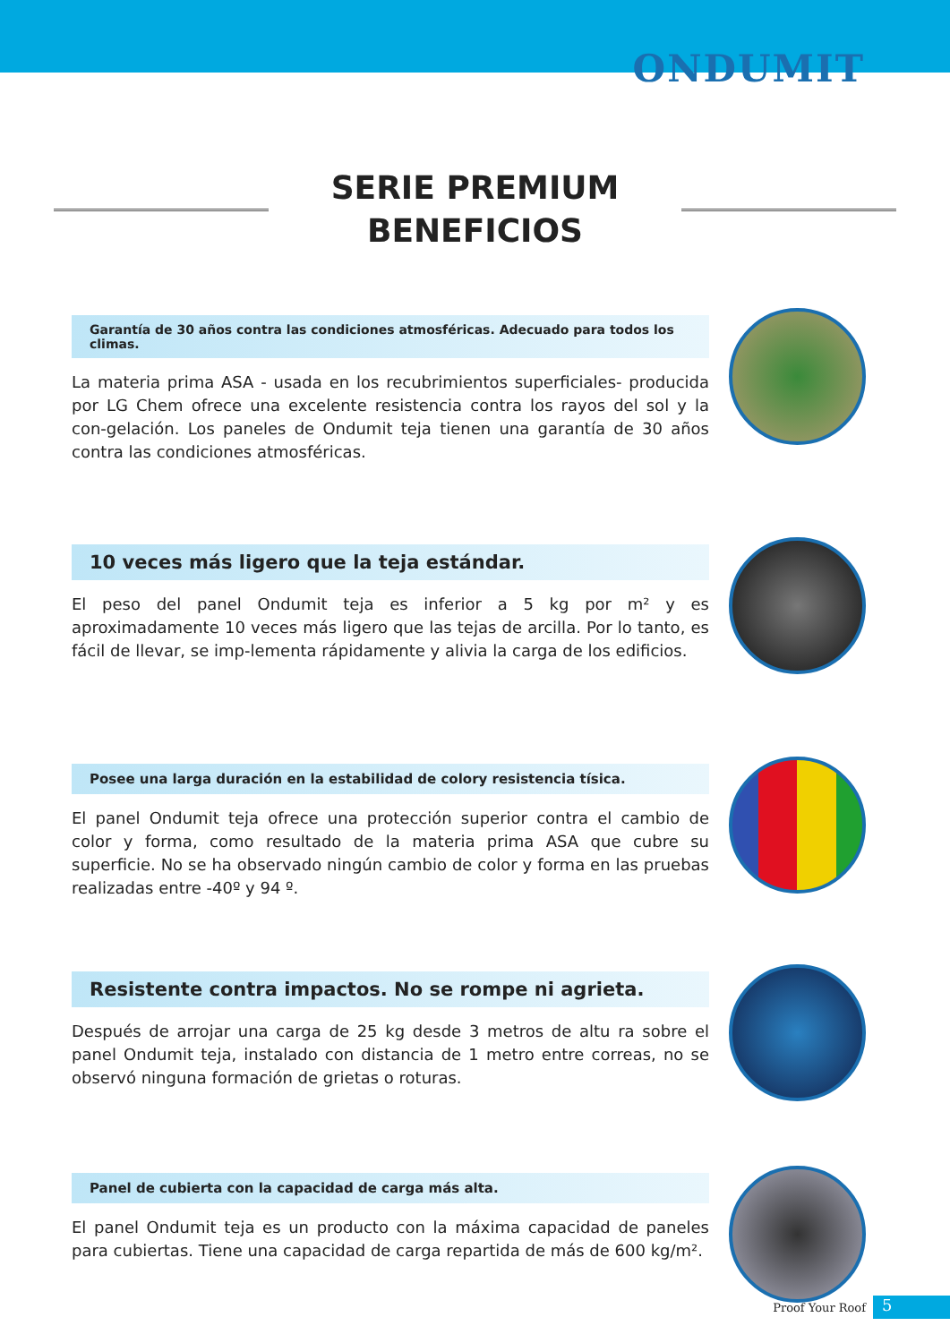ONDUMIT
SERIE PREMIUM
BENEFICIOS
Garantía de 30 años contra las condiciones atmosféricas. Adecuado para todos los climas.
La materia prima ASA - usada en los recubrimientos superficiales- producida por LG Chem ofrece una excelente resistencia contra los rayos del sol y la con-gelación. Los paneles de Ondumit teja tienen una garantía de 30 años contra las condiciones atmosféricas.
10 veces más ligero que la teja estándar.
El peso del panel Ondumit teja es inferior a 5 kg por m² y es aproximadamente 10 veces más ligero que las tejas de arcilla. Por lo tanto, es fácil de llevar, se imp-lementa rápidamente y alivia la carga de los edificios.
Posee una larga duración en la estabilidad de colory resistencia tísica.
El panel Ondumit teja ofrece una protección superior contra el cambio de color y forma, como resultado de la materia prima ASA que cubre su superficie. No se ha observado ningún cambio de color y forma en las pruebas realizadas entre -40º y 94 º.
Resistente contra impactos. No se rompe ni agrieta.
Después de arrojar una carga de 25 kg desde 3 metros de altu ra sobre el panel Ondumit teja, instalado con distancia de 1 metro entre correas, no se observó ninguna formación de grietas o roturas.
Panel de cubierta con la capacidad de carga más alta.
El panel Ondumit teja es un producto con la máxima capacidad de paneles para cubiertas. Tiene una capacidad de carga repartida de más de 600 kg/m².
Proof Your Roof
5